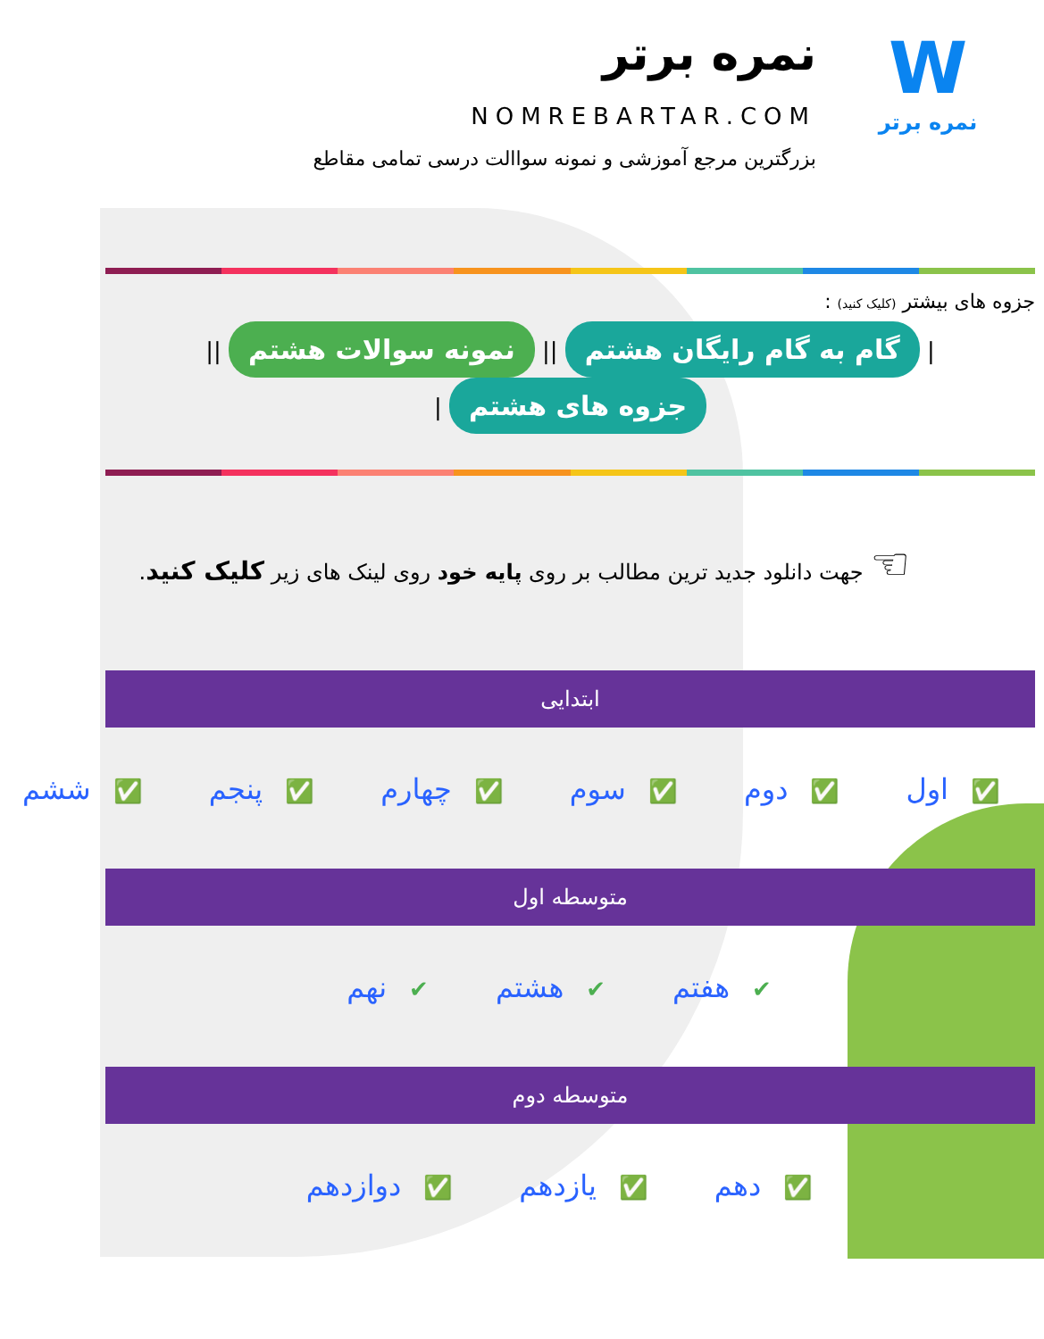W
نمره برتر
نمره برتر
NOMREBARTAR.COM
بزرگترین مرجع آموزشی و نمونه سواالت درسی تمامی مقاطع
جزوه های بیشتر (کلیک کنید) :
| گام به گام رایگان هشتم || نمونه سوالات هشتم || جزوه های هشتم |
☜ جهت دانلود جدید ترین مطالب بر روی پایه خود روی لینک های زیر کلیک کنید.
ابتدایی
✅ اول ✅ دوم ✅ سوم ✅ چهارم ✅ پنجم ✅ ششم
متوسطه اول
✔ هفتم ✔ هشتم ✔ نهم
متوسطه دوم
✅ دهم ✅ یازدهم ✅ دوازدهم